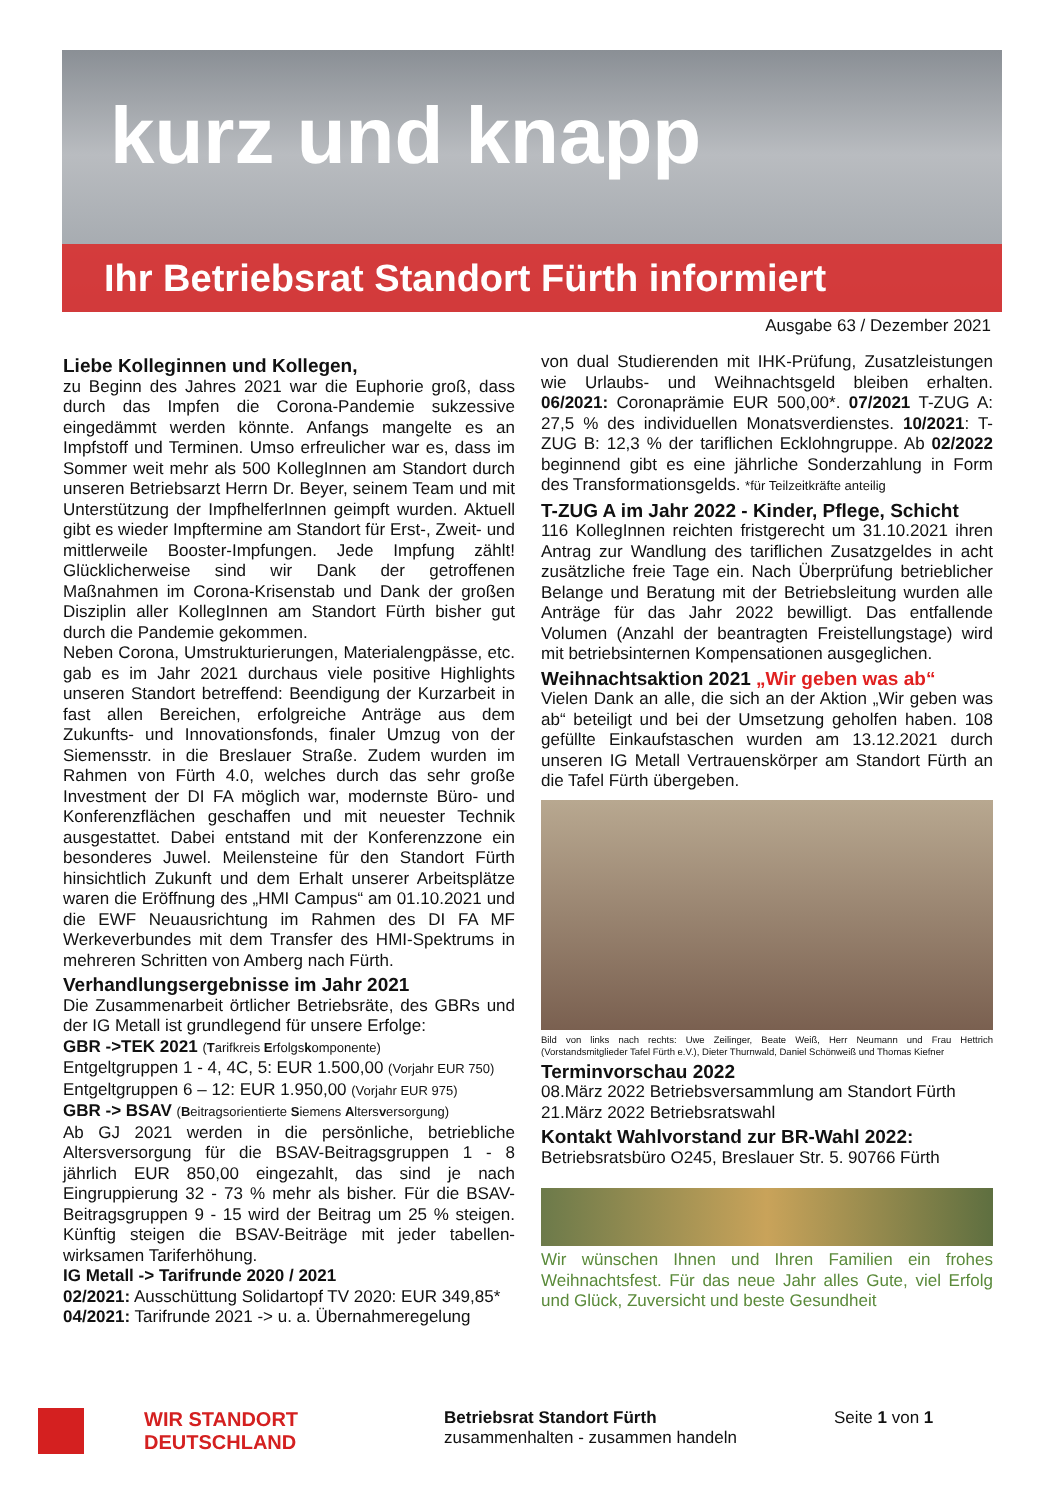kurz und knapp
Ihr Betriebsrat Standort Fürth informiert
Ausgabe 63 / Dezember 2021
Liebe Kolleginnen und Kollegen,
zu Beginn des Jahres 2021 war die Euphorie groß, dass durch das Impfen die Corona-Pandemie sukzessive eingedämmt werden könnte. Anfangs mangelte es an Impfstoff und Terminen. Umso erfreulicher war es, dass im Sommer weit mehr als 500 KollegInnen am Standort durch unseren Betriebsarzt Herrn Dr. Beyer, seinem Team und mit Unterstützung der ImpfhelferInnen geimpft wurden. Aktuell gibt es wieder Impftermine am Standort für Erst-, Zweit- und mittlerweile Booster-Impfungen. Jede Impfung zählt! Glücklicherweise sind wir Dank der getroffenen Maßnahmen im Corona-Krisenstab und Dank der großen Disziplin aller KollegInnen am Standort Fürth bisher gut durch die Pandemie gekommen.
Neben Corona, Umstrukturierungen, Materialengpässe, etc. gab es im Jahr 2021 durchaus viele positive Highlights unseren Standort betreffend: Beendigung der Kurzarbeit in fast allen Bereichen, erfolgreiche Anträge aus dem Zukunfts- und Innovationsfonds, finaler Umzug von der Siemensstr. in die Breslauer Straße. Zudem wurden im Rahmen von Fürth 4.0, welches durch das sehr große Investment der DI FA möglich war, modernste Büro- und Konferenzflächen geschaffen und mit neuester Technik ausgestattet. Dabei entstand mit der Konferenzzone ein besonderes Juwel. Meilensteine für den Standort Fürth hinsichtlich Zukunft und dem Erhalt unserer Arbeitsplätze waren die Eröffnung des „HMI Campus“ am 01.10.2021 und die EWF Neuausrichtung im Rahmen des DI FA MF Werkeverbundes mit dem Transfer des HMI-Spektrums in mehreren Schritten von Amberg nach Fürth.
Verhandlungsergebnisse im Jahr 2021
Die Zusammenarbeit örtlicher Betriebsräte, des GBRs und der IG Metall ist grundlegend für unsere Erfolge:
GBR ->TEK 2021 (Tarifkreis Erfolgskomponente)
Entgeltgruppen 1 - 4, 4C, 5: EUR 1.500,00 (Vorjahr EUR 750)
Entgeltgruppen 6 – 12: EUR 1.950,00 (Vorjahr EUR 975)
GBR -> BSAV (Beitragsorientierte Siemens Altersversorgung)
Ab GJ 2021 werden in die persönliche, betriebliche Altersversorgung für die BSAV-Beitragsgruppen 1 - 8 jährlich EUR 850,00 eingezahlt, das sind je nach Eingruppierung 32 - 73 % mehr als bisher. Für die BSAV-Beitragsgruppen 9 - 15 wird der Beitrag um 25 % steigen. Künftig steigen die BSAV-Beiträge mit jeder tabellen-wirksamen Tariferhöhung.
IG Metall -> Tarifrunde 2020 / 2021
02/2021: Ausschüttung Solidartopf TV 2020: EUR 349,85*
04/2021: Tarifrunde 2021 -> u. a. Übernahmeregelung
von dual Studierenden mit IHK-Prüfung, Zusatzleistungen wie Urlaubs- und Weihnachtsgeld bleiben erhalten. 06/2021: Coronaprämie EUR 500,00*. 07/2021 T-ZUG A: 27,5 % des individuellen Monatsverdienstes. 10/2021: T-ZUG B: 12,3 % der tariflichen Ecklohngruppe. Ab 02/2022 beginnend gibt es eine jährliche Sonderzahlung in Form des Transformationsgelds. *für Teilzeitkräfte anteilig
T-ZUG A im Jahr 2022 - Kinder, Pflege, Schicht
116 KollegInnen reichten fristgerecht um 31.10.2021 ihren Antrag zur Wandlung des tariflichen Zusatzgeldes in acht zusätzliche freie Tage ein. Nach Überprüfung betrieblicher Belange und Beratung mit der Betriebsleitung wurden alle Anträge für das Jahr 2022 bewilligt. Das entfallende Volumen (Anzahl der beantragten Freistellungstage) wird mit betriebsinternen Kompensationen ausgeglichen.
Weihnachtsaktion 2021 „Wir geben was ab“
Vielen Dank an alle, die sich an der Aktion „Wir geben was ab“ beteiligt und bei der Umsetzung geholfen haben. 108 gefüllte Einkaufstaschen wurden am 13.12.2021 durch unseren IG Metall Vertrauenskörper am Standort Fürth an die Tafel Fürth übergeben.
Bild von links nach rechts: Uwe Zeilinger, Beate Weiß, Herr Neumann und Frau Hettrich (Vorstandsmitglieder Tafel Fürth e.V.), Dieter Thurnwald, Daniel Schönweiß und Thomas Kiefner
Terminvorschau 2022
08.März 2022 Betriebsversammlung am Standort Fürth
21.März 2022 Betriebsratswahl
Kontakt Wahlvorstand zur BR-Wahl 2022:
Betriebsratsbüro O245, Breslauer Str. 5. 90766 Fürth
Wir wünschen Ihnen und Ihren Familien ein frohes Weihnachtsfest. Für das neue Jahr alles Gute, viel Erfolg und Glück, Zuversicht und beste Gesundheit
WIR STANDORT DEUTSCHLAND
Betriebsrat Standort Fürth
zusammenhalten - zusammen handeln
Seite 1 von 1